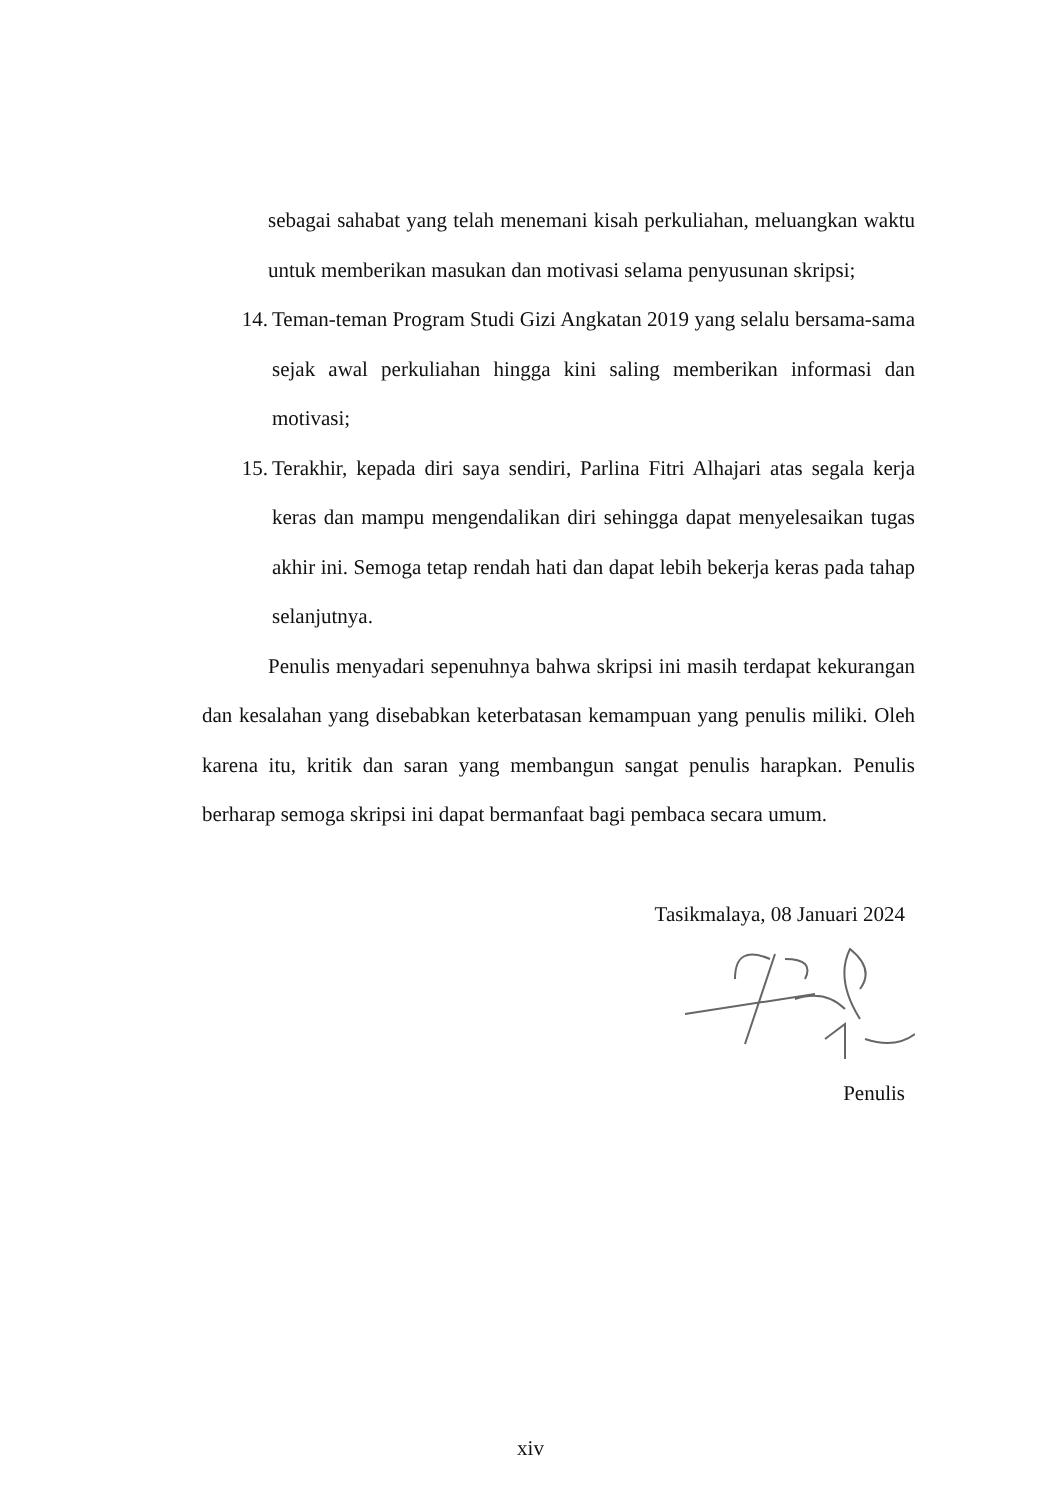sebagai sahabat yang telah menemani kisah perkuliahan, meluangkan waktu untuk memberikan masukan dan motivasi selama penyusunan skripsi;
14. Teman-teman Program Studi Gizi Angkatan 2019 yang selalu bersama-sama sejak awal perkuliahan hingga kini saling memberikan informasi dan motivasi;
15. Terakhir, kepada diri saya sendiri, Parlina Fitri Alhajari atas segala kerja keras dan mampu mengendalikan diri sehingga dapat menyelesaikan tugas akhir ini. Semoga tetap rendah hati dan dapat lebih bekerja keras pada tahap selanjutnya.
Penulis menyadari sepenuhnya bahwa skripsi ini masih terdapat kekurangan dan kesalahan yang disebabkan keterbatasan kemampuan yang penulis miliki. Oleh karena itu, kritik dan saran yang membangun sangat penulis harapkan. Penulis berharap semoga skripsi ini dapat bermanfaat bagi pembaca secara umum.
Tasikmalaya, 08 Januari 2024
Penulis
xiv